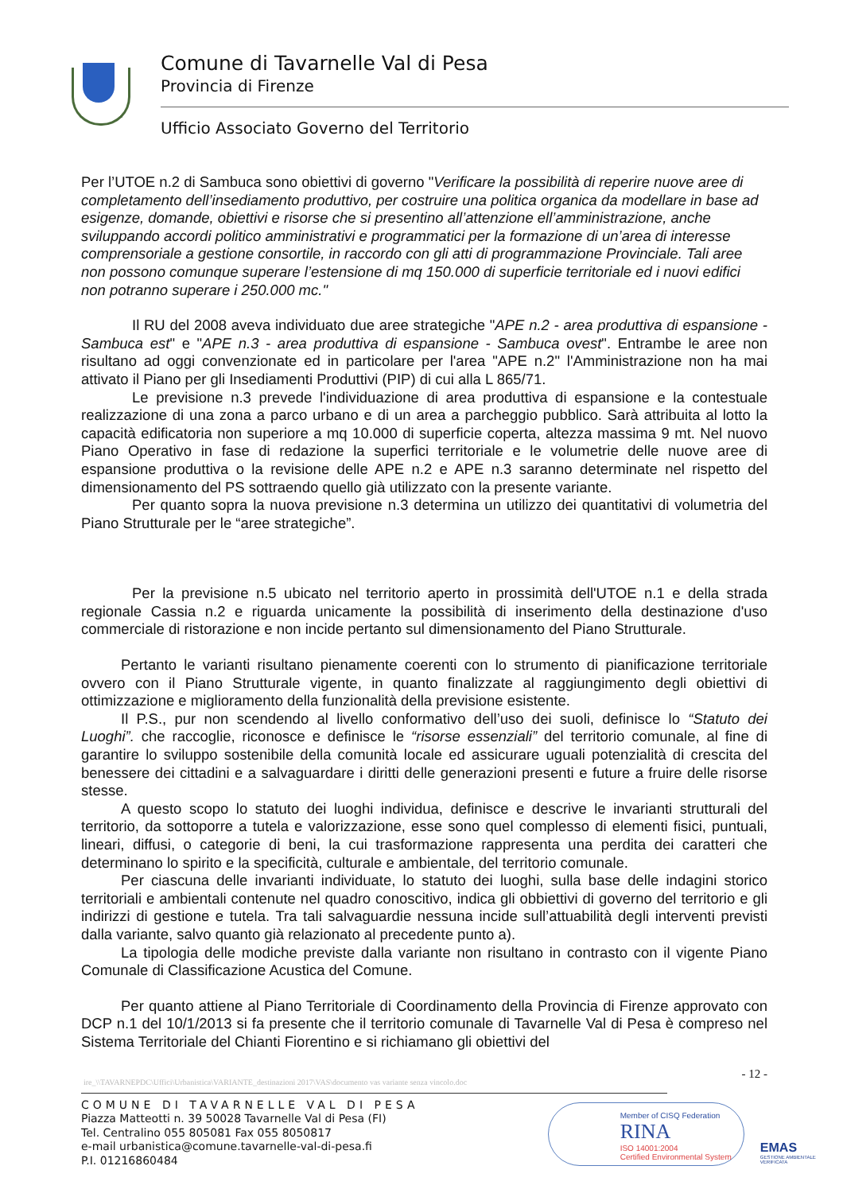Comune di Tavarnelle Val di Pesa
Provincia di Firenze
Ufficio Associato Governo del Territorio
Per l’UTOE n.2 di Sambuca sono obiettivi di governo "Verificare la possibilità di reperire nuove aree di completamento dell’insediamento produttivo, per costruire una politica organica da modellare in base ad esigenze, domande, obiettivi e risorse che si presentino all’attenzione ell’amministrazione, anche sviluppando accordi politico amministrativi e programmatici per la formazione di un’area di interesse comprensoriale a gestione consortile, in raccordo con gli atti di programmazione Provinciale. Tali aree non possono comunque superare l’estensione di mq 150.000 di superficie territoriale ed i nuovi edifici non potranno superare i 250.000 mc."
Il RU del 2008 aveva individuato due aree strategiche "APE n.2 - area produttiva di espansione - Sambuca est" e "APE n.3 - area produttiva di espansione - Sambuca ovest". Entrambe le aree non risultano ad oggi convenzionate ed in particolare per l'area "APE n.2" l'Amministrazione non ha mai attivato il Piano per gli Insediamenti Produttivi (PIP) di cui alla L 865/71.
Le previsione n.3 prevede l'individuazione di area produttiva di espansione e la contestuale realizzazione di una zona a parco urbano e di un area a parcheggio pubblico. Sarà attribuita al lotto la capacità edificatoria non superiore a mq 10.000 di superficie coperta, altezza massima 9 mt. Nel nuovo Piano Operativo in fase di redazione la superfici territoriale e le volumetrie delle nuove aree di espansione produttiva o la revisione delle APE n.2 e APE n.3 saranno determinate nel rispetto del dimensionamento del PS sottraendo quello già utilizzato con la presente variante.
Per quanto sopra la nuova previsione n.3 determina un utilizzo dei quantitativi di volumetria del Piano Strutturale per le “aree strategiche”.
Per la previsione n.5 ubicato nel territorio aperto in prossimità dell'UTOE n.1 e della strada regionale Cassia n.2 e riguarda unicamente la possibilità di inserimento della destinazione d'uso commerciale di ristorazione e non incide pertanto sul dimensionamento del Piano Strutturale.
Pertanto le varianti risultano pienamente coerenti con lo strumento di pianificazione territoriale ovvero con il Piano Strutturale vigente, in quanto finalizzate al raggiungimento degli obiettivi di ottimizzazione e miglioramento della funzionalità della previsione esistente.
Il P.S., pur non scendendo al livello conformativo dell’uso dei suoli, definisce lo “Statuto dei Luoghi”. che raccoglie, riconosce e definisce le “risorse essenziali” del territorio comunale, al fine di garantire lo sviluppo sostenibile della comunità locale ed assicurare uguali potenzialità di crescita del benessere dei cittadini e a salvaguardare i diritti delle generazioni presenti e future a fruire delle risorse stesse.
A questo scopo lo statuto dei luoghi individua, definisce e descrive le invarianti strutturali del territorio, da sottoporre a tutela e valorizzazione, esse sono quel complesso di elementi fisici, puntuali, lineari, diffusi, o categorie di beni, la cui trasformazione rappresenta una perdita dei caratteri che determinano lo spirito e la specificità, culturale e ambientale, del territorio comunale.
Per ciascuna delle invarianti individuate, lo statuto dei luoghi, sulla base delle indagini storico territoriali e ambientali contenute nel quadro conoscitivo, indica gli obbiettivi di governo del territorio e gli indirizzi di gestione e tutela. Tra tali salvaguardie nessuna incide sull’attuabilità degli interventi previsti dalla variante, salvo quanto già relazionato al precedente punto a).
La tipologia delle modiche previste dalla variante non risultano in contrasto con il vigente Piano Comunale di Classificazione Acustica del Comune.
Per quanto attiene al Piano Territoriale di Coordinamento della Provincia di Firenze approvato con DCP n.1 del 10/1/2013 si fa presente che il territorio comunale di Tavarnelle Val di Pesa è compreso nel Sistema Territoriale del Chianti Fiorentino e si richiamano gli obiettivi del
- 12 -
ire_\\TAVARNEPDC\Uffici\Urbanistica\VARIANTE_destinazioni 2017\VAS\documento vas variante senza vincolo.doc
COMUNE DI TAVARNELLE VAL DI PESA
Piazza Matteotti n. 39 50028 Tavarnelle Val di Pesa (FI)
Tel. Centralino 055 805081 Fax 055 8050817
e-mail urbanistica@comune.tavarnelle-val-di-pesa.fi
P.I. 01216860484
Member of CISQ Federation
RINA
ISO 14001:2004
Certified Environmental System
EMAS
GESTIONE AMBIENTALE VERIFICATA